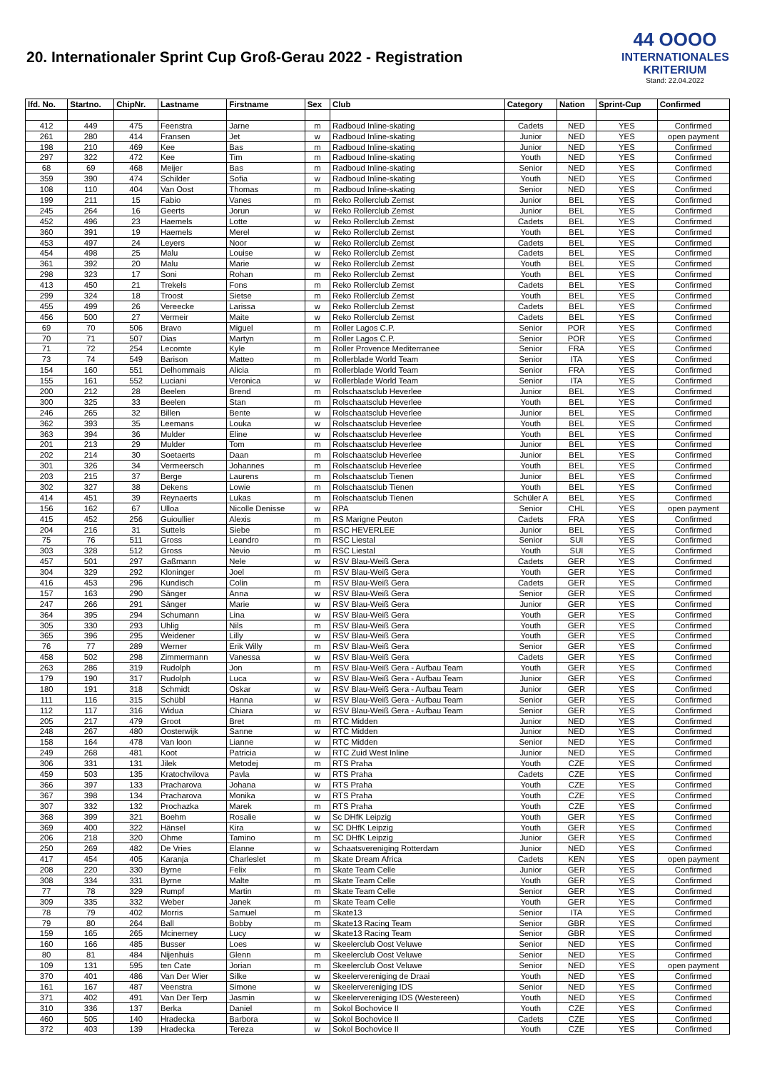20. Internationaler Sprint Cup Groß-Gerau 2022 - Registration
44 OOOO
INTERNATIONALES KRITERIUM
Stand: 22.04.2022
| lfd. No. | Startno. | ChipNr. | Lastname | Firstname | Sex | Club | Category | Nation | Sprint-Cup | Confirmed |
| --- | --- | --- | --- | --- | --- | --- | --- | --- | --- | --- |
| 412 | 449 | 475 | Feenstra | Jarne | m | Radboud Inline-skating | Cadets | NED | YES | Confirmed |
| 261 | 280 | 414 | Fransen | Jet | w | Radboud Inline-skating | Junior | NED | YES | open payment |
| 198 | 210 | 469 | Kee | Bas | m | Radboud Inline-skating | Junior | NED | YES | Confirmed |
| 297 | 322 | 472 | Kee | Tim | m | Radboud Inline-skating | Youth | NED | YES | Confirmed |
| 68 | 69 | 468 | Meijer | Bas | m | Radboud Inline-skating | Senior | NED | YES | Confirmed |
| 359 | 390 | 474 | Schilder | Sofia | w | Radboud Inline-skating | Youth | NED | YES | Confirmed |
| 108 | 110 | 404 | Van Oost | Thomas | m | Radboud Inline-skating | Senior | NED | YES | Confirmed |
| 199 | 211 | 15 | Fabio | Vanes | m | Reko Rollerclub Zemst | Junior | BEL | YES | Confirmed |
| 245 | 264 | 16 | Geerts | Jorun | w | Reko Rollerclub Zemst | Junior | BEL | YES | Confirmed |
| 452 | 496 | 23 | Haemels | Lotte | w | Reko Rollerclub Zemst | Cadets | BEL | YES | Confirmed |
| 360 | 391 | 19 | Haemels | Merel | w | Reko Rollerclub Zemst | Youth | BEL | YES | Confirmed |
| 453 | 497 | 24 | Leyers | Noor | w | Reko Rollerclub Zemst | Cadets | BEL | YES | Confirmed |
| 454 | 498 | 25 | Malu | Louise | w | Reko Rollerclub Zemst | Cadets | BEL | YES | Confirmed |
| 361 | 392 | 20 | Malu | Marie | w | Reko Rollerclub Zemst | Youth | BEL | YES | Confirmed |
| 298 | 323 | 17 | Soni | Rohan | m | Reko Rollerclub Zemst | Youth | BEL | YES | Confirmed |
| 413 | 450 | 21 | Trekels | Fons | m | Reko Rollerclub Zemst | Cadets | BEL | YES | Confirmed |
| 299 | 324 | 18 | Troost | Sietse | m | Reko Rollerclub Zemst | Youth | BEL | YES | Confirmed |
| 455 | 499 | 26 | Vereecke | Larissa | w | Reko Rollerclub Zemst | Cadets | BEL | YES | Confirmed |
| 456 | 500 | 27 | Vermeir | Maite | w | Reko Rollerclub Zemst | Cadets | BEL | YES | Confirmed |
| 69 | 70 | 506 | Bravo | Miguel | m | Roller Lagos C.P. | Senior | POR | YES | Confirmed |
| 70 | 71 | 507 | Dias | Martyn | m | Roller Lagos C.P. | Senior | POR | YES | Confirmed |
| 71 | 72 | 254 | Lecomte | Kyle | m | Roller Provence Mediterranee | Senior | FRA | YES | Confirmed |
| 73 | 74 | 549 | Barison | Matteo | m | Rollerblade World Team | Senior | ITA | YES | Confirmed |
| 154 | 160 | 551 | Delhommais | Alicia | m | Rollerblade World Team | Senior | FRA | YES | Confirmed |
| 155 | 161 | 552 | Luciani | Veronica | w | Rollerblade World Team | Senior | ITA | YES | Confirmed |
| 200 | 212 | 28 | Beelen | Brend | m | Rolschaatsclub Heverlee | Junior | BEL | YES | Confirmed |
| 300 | 325 | 33 | Beelen | Stan | m | Rolschaatsclub Heverlee | Youth | BEL | YES | Confirmed |
| 246 | 265 | 32 | Billen | Bente | w | Rolschaatsclub Heverlee | Junior | BEL | YES | Confirmed |
| 362 | 393 | 35 | Leemans | Louka | w | Rolschaatsclub Heverlee | Youth | BEL | YES | Confirmed |
| 363 | 394 | 36 | Mulder | Eline | w | Rolschaatsclub Heverlee | Youth | BEL | YES | Confirmed |
| 201 | 213 | 29 | Mulder | Tom | m | Rolschaatsclub Heverlee | Junior | BEL | YES | Confirmed |
| 202 | 214 | 30 | Soetaerts | Daan | m | Rolschaatsclub Heverlee | Junior | BEL | YES | Confirmed |
| 301 | 326 | 34 | Vermeersch | Johannes | m | Rolschaatsclub Heverlee | Youth | BEL | YES | Confirmed |
| 203 | 215 | 37 | Berge | Laurens | m | Rolschaatsclub Tienen | Junior | BEL | YES | Confirmed |
| 302 | 327 | 38 | Dekens | Lowie | m | Rolschaatsclub Tienen | Youth | BEL | YES | Confirmed |
| 414 | 451 | 39 | Reynaerts | Lukas | m | Rolschaatsclub Tienen | Schüler A | BEL | YES | Confirmed |
| 156 | 162 | 67 | Ulloa | Nicolle Denisse | w | RPA | Senior | CHL | YES | open payment |
| 415 | 452 | 256 | Guioullier | Alexis | m | RS Marigne Peuton | Cadets | FRA | YES | Confirmed |
| 204 | 216 | 31 | Suttels | Siebe | m | RSC HEVERLEE | Junior | BEL | YES | Confirmed |
| 75 | 76 | 511 | Gross | Leandro | m | RSC Liestal | Senior | SUI | YES | Confirmed |
| 303 | 328 | 512 | Gross | Nevio | m | RSC Liestal | Youth | SUI | YES | Confirmed |
| 457 | 501 | 297 | Gaßmann | Nele | w | RSV Blau-Weiß Gera | Cadets | GER | YES | Confirmed |
| 304 | 329 | 292 | Kloninger | Joel | m | RSV Blau-Weiß Gera | Youth | GER | YES | Confirmed |
| 416 | 453 | 296 | Kundisch | Colin | m | RSV Blau-Weiß Gera | Cadets | GER | YES | Confirmed |
| 157 | 163 | 290 | Sänger | Anna | w | RSV Blau-Weiß Gera | Senior | GER | YES | Confirmed |
| 247 | 266 | 291 | Sänger | Marie | w | RSV Blau-Weiß Gera | Junior | GER | YES | Confirmed |
| 364 | 395 | 294 | Schumann | Lina | w | RSV Blau-Weiß Gera | Youth | GER | YES | Confirmed |
| 305 | 330 | 293 | Uhlig | Nils | m | RSV Blau-Weiß Gera | Youth | GER | YES | Confirmed |
| 365 | 396 | 295 | Weidener | Lilly | w | RSV Blau-Weiß Gera | Youth | GER | YES | Confirmed |
| 76 | 77 | 289 | Werner | Erik Willy | m | RSV Blau-Weiß Gera | Senior | GER | YES | Confirmed |
| 458 | 502 | 298 | Zimmermann | Vanessa | w | RSV Blau-Weiß Gera | Cadets | GER | YES | Confirmed |
| 263 | 286 | 319 | Rudolph | Jon | m | RSV Blau-Weiß Gera - Aufbau Team | Youth | GER | YES | Confirmed |
| 179 | 190 | 317 | Rudolph | Luca | w | RSV Blau-Weiß Gera - Aufbau Team | Junior | GER | YES | Confirmed |
| 180 | 191 | 318 | Schmidt | Oskar | w | RSV Blau-Weiß Gera - Aufbau Team | Junior | GER | YES | Confirmed |
| 111 | 116 | 315 | Schübl | Hanna | w | RSV Blau-Weiß Gera - Aufbau Team | Senior | GER | YES | Confirmed |
| 112 | 117 | 316 | Widua | Chiara | w | RSV Blau-Weiß Gera - Aufbau Team | Senior | GER | YES | Confirmed |
| 205 | 217 | 479 | Groot | Bret | m | RTC Midden | Junior | NED | YES | Confirmed |
| 248 | 267 | 480 | Oosterwijk | Sanne | w | RTC Midden | Junior | NED | YES | Confirmed |
| 158 | 164 | 478 | Van loon | Lianne | w | RTC Midden | Senior | NED | YES | Confirmed |
| 249 | 268 | 481 | Koot | Patricia | w | RTC Zuid West Inline | Junior | NED | YES | Confirmed |
| 306 | 331 | 131 | Jilek | Metodej | m | RTS Praha | Youth | CZE | YES | Confirmed |
| 459 | 503 | 135 | Kratochvilova | Pavla | w | RTS Praha | Cadets | CZE | YES | Confirmed |
| 366 | 397 | 133 | Pracharova | Johana | w | RTS Praha | Youth | CZE | YES | Confirmed |
| 367 | 398 | 134 | Pracharova | Monika | w | RTS Praha | Youth | CZE | YES | Confirmed |
| 307 | 332 | 132 | Prochazka | Marek | m | RTS Praha | Youth | CZE | YES | Confirmed |
| 368 | 399 | 321 | Boehm | Rosalie | w | Sc DHfK Leipzig | Youth | GER | YES | Confirmed |
| 369 | 400 | 322 | Hänsel | Kira | w | SC DHfK Leipzig | Youth | GER | YES | Confirmed |
| 206 | 218 | 320 | Ohme | Tamino | m | SC DHfK Leipzig | Junior | GER | YES | Confirmed |
| 250 | 269 | 482 | De Vries | Elanne | w | Schaatsvereniging Rotterdam | Junior | NED | YES | Confirmed |
| 417 | 454 | 405 | Karanja | Charleslet | m | Skate Dream Africa | Cadets | KEN | YES | open payment |
| 208 | 220 | 330 | Byrne | Felix | m | Skate Team Celle | Junior | GER | YES | Confirmed |
| 308 | 334 | 331 | Byrne | Malte | m | Skate Team Celle | Youth | GER | YES | Confirmed |
| 77 | 78 | 329 | Rumpf | Martin | m | Skate Team Celle | Senior | GER | YES | Confirmed |
| 309 | 335 | 332 | Weber | Janek | m | Skate Team Celle | Youth | GER | YES | Confirmed |
| 78 | 79 | 402 | Morris | Samuel | m | Skate13 | Senior | ITA | YES | Confirmed |
| 79 | 80 | 264 | Ball | Bobby | m | Skate13 Racing Team | Senior | GBR | YES | Confirmed |
| 159 | 165 | 265 | Mcinerney | Lucy | w | Skate13 Racing Team | Senior | GBR | YES | Confirmed |
| 160 | 166 | 485 | Busser | Loes | w | Skeelerclub Oost Veluwe | Senior | NED | YES | Confirmed |
| 80 | 81 | 484 | Nijenhuis | Glenn | m | Skeelerclub Oost Veluwe | Senior | NED | YES | Confirmed |
| 109 | 131 | 595 | ten Cate | Jorian | m | Skeelerclub Oost Veluwe | Senior | NED | YES | open payment |
| 370 | 401 | 486 | Van Der Wier | Silke | w | Skeelervereniging de Draai | Youth | NED | YES | Confirmed |
| 161 | 167 | 487 | Veenstra | Simone | w | Skeelervereniging IDS | Senior | NED | YES | Confirmed |
| 371 | 402 | 491 | Van Der Terp | Jasmin | w | Skeelervereniging IDS (Westereen) | Youth | NED | YES | Confirmed |
| 310 | 336 | 137 | Berka | Daniel | m | Sokol Bochovice II | Youth | CZE | YES | Confirmed |
| 460 | 505 | 140 | Hradecka | Barbora | w | Sokol Bochovice II | Cadets | CZE | YES | Confirmed |
| 372 | 403 | 139 | Hradecka | Tereza | w | Sokol Bochovice II | Youth | CZE | YES | Confirmed |